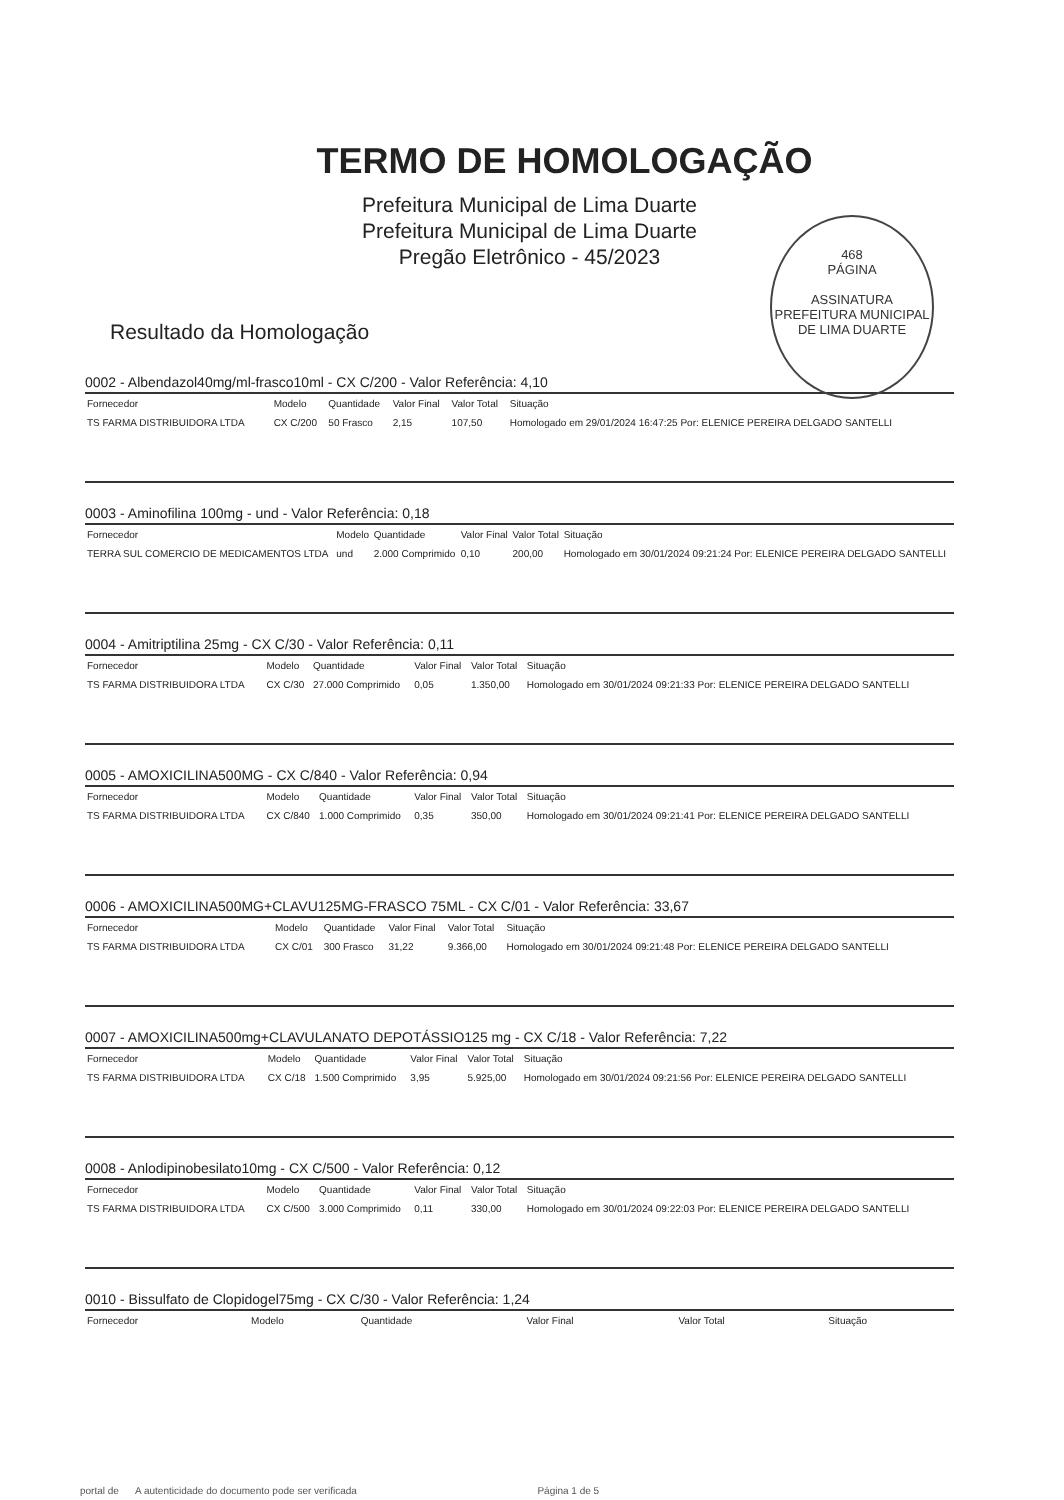468
PÁGINA
ASSINATURA
PREFEITURA MUNICIPAL DE LIMA DUARTE
TERMO DE HOMOLOGAÇÃO
Prefeitura Municipal de Lima Duarte
Prefeitura Municipal de Lima Duarte
Pregão Eletrônico - 45/2023
Resultado da Homologação
0002 - Albendazol40mg/ml-frasco10ml - CX C/200 - Valor Referência: 4,10
| Fornecedor | Modelo | Quantidade | Valor Final | Valor Total | Situação |
| --- | --- | --- | --- | --- | --- |
| TS FARMA DISTRIBUIDORA LTDA | CX C/200 | 50 Frasco | 2,15 | 107,50 | Homologado em 29/01/2024 16:47:25 Por: ELENICE PEREIRA DELGADO SANTELLI |
0003 - Aminofilina 100mg - und - Valor Referência: 0,18
| Fornecedor | Modelo | Quantidade | Valor Final | Valor Total | Situação |
| --- | --- | --- | --- | --- | --- |
| TERRA SUL COMERCIO DE MEDICAMENTOS LTDA | und | 2.000 Comprimido | 0,10 | 200,00 | Homologado em 30/01/2024 09:21:24 Por: ELENICE PEREIRA DELGADO SANTELLI |
0004 - Amitriptilina 25mg - CX C/30 - Valor Referência: 0,11
| Fornecedor | Modelo | Quantidade | Valor Final | Valor Total | Situação |
| --- | --- | --- | --- | --- | --- |
| TS FARMA DISTRIBUIDORA LTDA | CX C/30 | 27.000 Comprimido | 0,05 | 1.350,00 | Homologado em 30/01/2024 09:21:33 Por: ELENICE PEREIRA DELGADO SANTELLI |
0005 - AMOXICILINA500MG - CX C/840 - Valor Referência: 0,94
| Fornecedor | Modelo | Quantidade | Valor Final | Valor Total | Situação |
| --- | --- | --- | --- | --- | --- |
| TS FARMA DISTRIBUIDORA LTDA | CX C/840 | 1.000 Comprimido | 0,35 | 350,00 | Homologado em 30/01/2024 09:21:41 Por: ELENICE PEREIRA DELGADO SANTELLI |
0006 - AMOXICILINA500MG+CLAVU125MG-FRASCO 75ML - CX C/01 - Valor Referência: 33,67
| Fornecedor | Modelo | Quantidade | Valor Final | Valor Total | Situação |
| --- | --- | --- | --- | --- | --- |
| TS FARMA DISTRIBUIDORA LTDA | CX C/01 | 300 Frasco | 31,22 | 9.366,00 | Homologado em 30/01/2024 09:21:48 Por: ELENICE PEREIRA DELGADO SANTELLI |
0007 - AMOXICILINA500mg+CLAVULANATO DEPOTÁSSIO125 mg - CX C/18 - Valor Referência: 7,22
| Fornecedor | Modelo | Quantidade | Valor Final | Valor Total | Situação |
| --- | --- | --- | --- | --- | --- |
| TS FARMA DISTRIBUIDORA LTDA | CX C/18 | 1.500 Comprimido | 3,95 | 5.925,00 | Homologado em 30/01/2024 09:21:56 Por: ELENICE PEREIRA DELGADO SANTELLI |
0008 - Anlodipinobesilato10mg - CX C/500 - Valor Referência: 0,12
| Fornecedor | Modelo | Quantidade | Valor Final | Valor Total | Situação |
| --- | --- | --- | --- | --- | --- |
| TS FARMA DISTRIBUIDORA LTDA | CX C/500 | 3.000 Comprimido | 0,11 | 330,00 | Homologado em 30/01/2024 09:22:03 Por: ELENICE PEREIRA DELGADO SANTELLI |
0010 - Bissulfato de Clopidogel75mg - CX C/30 - Valor Referência: 1,24
| Fornecedor | Modelo | Quantidade | Valor Final | Valor Total | Situação |
| --- | --- | --- | --- | --- | --- |
portal de A autenticidade do documento pode ser verificada Página 1 de 5